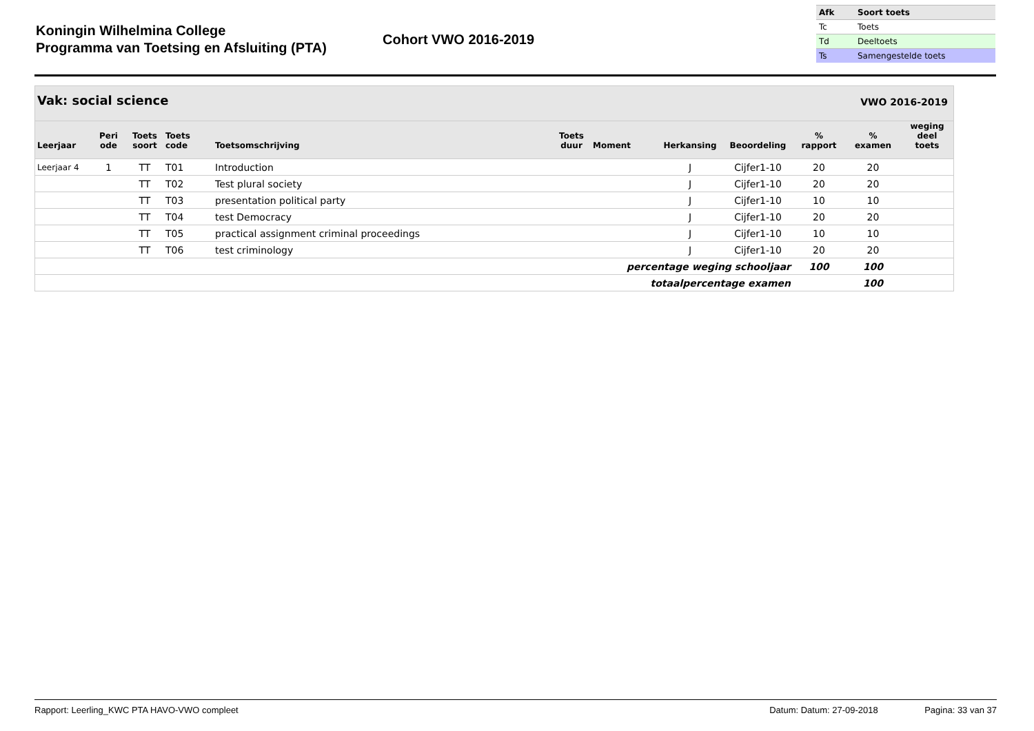Koningin Wilhelmina College
Programma van Toetsing en Afsluiting (PTA)
Cohort VWO 2016-2019
| Afk | Soort toets |
| --- | --- |
| Tc | Toets |
| Td | Deeltoets |
| Ts | Samengestelde toets |
Vak: social science VWO 2016-2019
| Leerjaar | Peri ode | Toets soort | Toets code | Toetsomschrijving | Toets duur | Moment | Herkansing | Beoordeling | % rapport | % examen | weging deel toets |
| --- | --- | --- | --- | --- | --- | --- | --- | --- | --- | --- | --- |
| Leerjaar 4 | 1 | TT | T01 | Introduction | | | J | Cijfer1-10 | 20 | 20 | |
| | | TT | T02 | Test plural society | | | J | Cijfer1-10 | 20 | 20 | |
| | | TT | T03 | presentation political party | | | J | Cijfer1-10 | 10 | 10 | |
| | | TT | T04 | test Democracy | | | J | Cijfer1-10 | 20 | 20 | |
| | | TT | T05 | practical assignment criminal proceedings | | | J | Cijfer1-10 | 10 | 10 | |
| | | TT | T06 | test criminology | | | J | Cijfer1-10 | 20 | 20 | |
| percentage weging schooljaar | | | | | | | | | 100 | 100 | |
| totaalpercentage examen | | | | | | | | | | 100 | |
Rapport: Leerling_KWC PTA HAVO-VWO compleet Datum: Datum: 27-09-2018 Pagina: 33 van 37